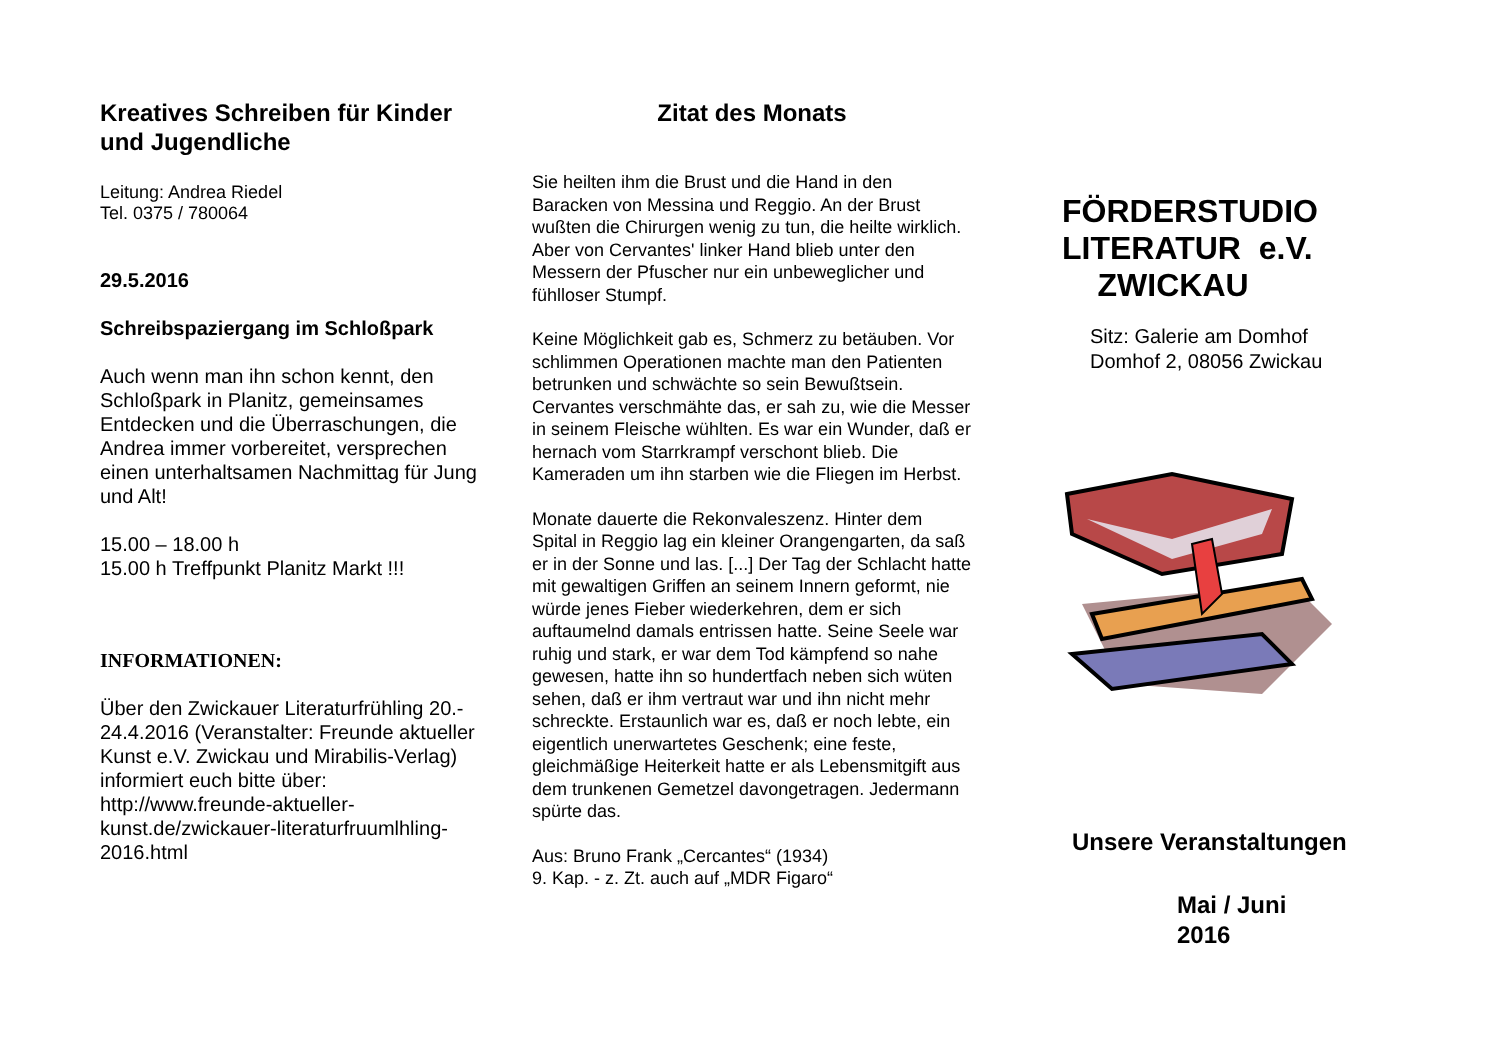Kreatives Schreiben für Kinder und Jugendliche
Leitung: Andrea Riedel
Tel. 0375 / 780064
29.5.2016
Schreibspaziergang im Schloßpark
Auch wenn man ihn schon kennt, den Schloßpark in Planitz, gemeinsames Entdecken und die Überraschungen, die Andrea immer vorbereitet, versprechen einen unterhaltsamen Nachmittag für Jung und Alt!
15.00 – 18.00 h
15.00 h Treffpunkt Planitz Markt !!!
INFORMATIONEN:
Über den Zwickauer Literaturfrühling 20.- 24.4.2016 (Veranstalter: Freunde aktueller Kunst e.V. Zwickau und Mirabilis-Verlag)
informiert euch bitte über:
http://www.freunde-aktueller-kunst.de/zwickauer-literaturfruumlhling-2016.html
Zitat des Monats
Sie heilten ihm die Brust und die Hand in den Baracken von Messina und Reggio. An der Brust wußten die Chirurgen wenig zu tun, die heilte wirklich. Aber von Cervantes' linker Hand blieb unter den Messern der Pfuscher nur ein unbeweglicher und fühlloser Stumpf.
Keine Möglichkeit gab es, Schmerz zu betäuben. Vor schlimmen Operationen machte man den Patienten betrunken und schwächte so sein Bewußtsein. Cervantes verschmähte das, er sah zu, wie die Messer in seinem Fleische wühlten. Es war ein Wunder, daß er hernach vom Starrkrampf verschont blieb. Die Kameraden um ihn starben wie die Fliegen im Herbst.
Monate dauerte die Rekonvaleszenz. Hinter dem Spital in Reggio lag ein kleiner Orangengarten, da saß er in der Sonne und las. [...] Der Tag der Schlacht hatte mit gewaltigen Griffen an seinem Innern geformt, nie würde jenes Fieber wiederkehren, dem er sich auftaumelnd damals entrissen hatte. Seine Seele war ruhig und stark, er war dem Tod kämpfend so nahe gewesen, hatte ihn so hundertfach neben sich wüten sehen, daß er ihm vertraut war und ihn nicht mehr schreckte. Erstaunlich war es, daß er noch lebte, ein eigentlich unerwartetes Geschenk; eine feste, gleichmäßige Heiterkeit hatte er als Lebensmitgift aus dem trunkenen Gemetzel davongetragen. Jedermann spürte das.
Aus: Bruno Frank „Cercantes“ (1934)
9. Kap. - z. Zt. auch auf „MDR Figaro“
FÖRDERSTUDIO
LITERATUR e.V.
ZWICKAU
Sitz: Galerie am Domhof
Domhof 2, 08056 Zwickau
Unsere Veranstaltungen
Mai / Juni
2016